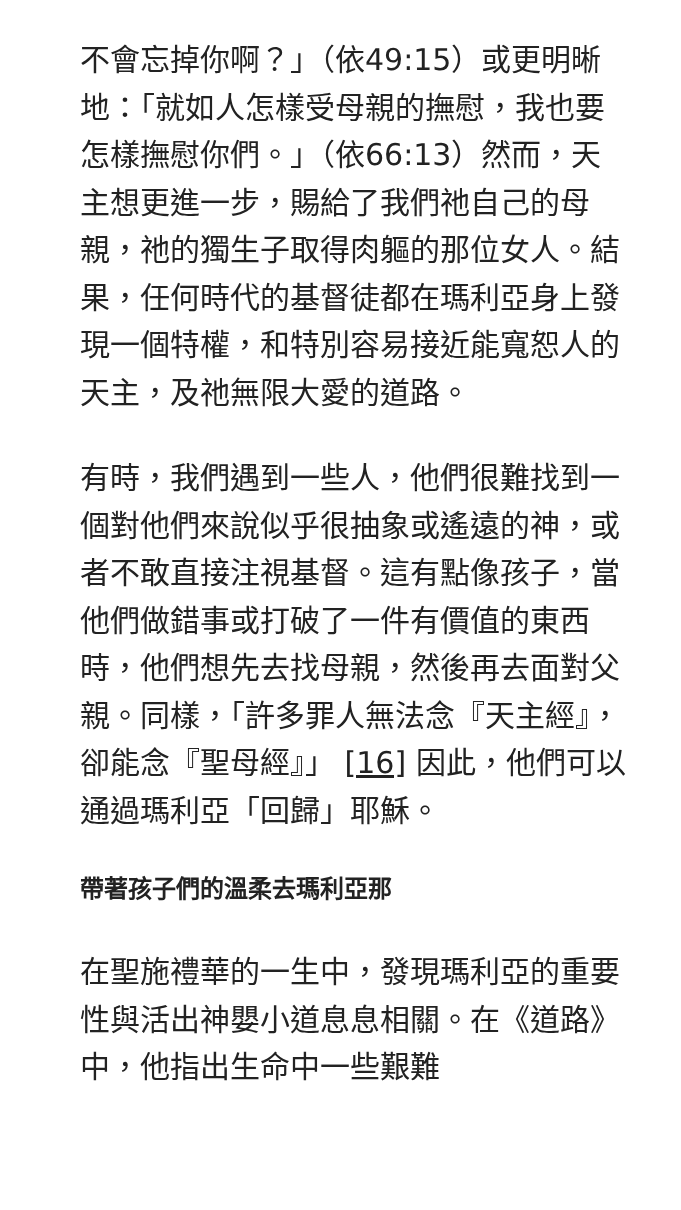不會忘掉你啊？」（依49:15）或更明晰地：「就如人怎樣受母親的撫慰，我也要怎樣撫慰你們。」（依66:13）然而，天主想更進一步，賜給了我們祂自己的母親，祂的獨生子取得肉軀的那位女人。結果，任何時代的基督徒都在瑪利亞身上發現一個特權，和特別容易接近能寬恕人的天主，及祂無限大愛的道路。
有時，我們遇到一些人，他們很難找到一個對他們來說似乎很抽象或遙遠的神，或者不敢直接注視基督。這有點像孩子，當他們做錯事或打破了一件有價值的東西時，他們想先去找母親，然後再去面對父親。同樣，「許多罪人無法念『天主經』，卻能念『聖母經』」 [16] 因此，他們可以通過瑪利亞「回歸」耶穌。
帶著孩子們的溫柔去瑪利亞那
在聖施禮華的一生中，發現瑪利亞的重要性與活出神嬰小道息息相關。在《道路》中，他指出生命中一些艱難